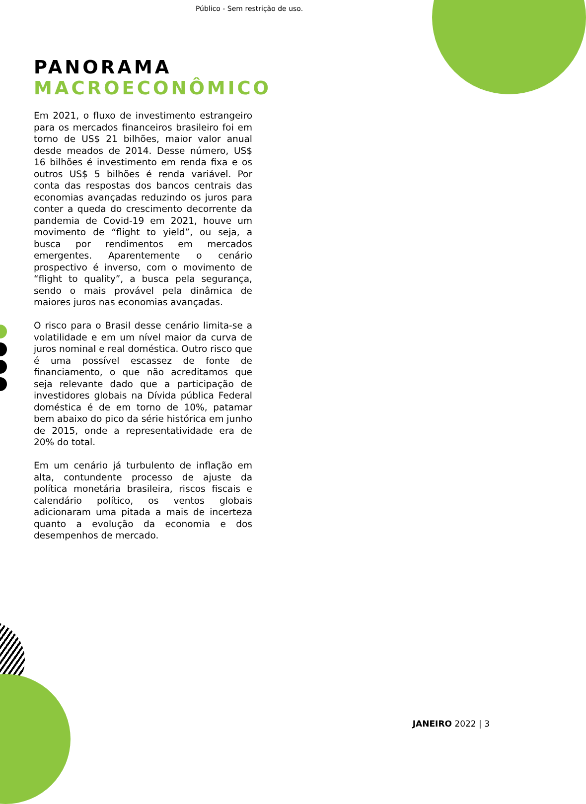Público - Sem restrição de uso.
PANORAMA
MACROECONÔMICO
Em 2021, o fluxo de investimento estrangeiro para os mercados financeiros brasileiro foi em torno de US$ 21 bilhões, maior valor anual desde meados de 2014. Desse número, US$ 16 bilhões é investimento em renda fixa e os outros US$ 5 bilhões é renda variável. Por conta das respostas dos bancos centrais das economias avançadas reduzindo os juros para conter a queda do crescimento decorrente da pandemia de Covid-19 em 2021, houve um movimento de “flight to yield”, ou seja, a busca por rendimentos em mercados emergentes. Aparentemente o cenário prospectivo é inverso, com o movimento de “flight to quality”, a busca pela segurança, sendo o mais provável pela dinâmica de maiores juros nas economias avançadas.
O risco para o Brasil desse cenário limita-se a volatilidade e em um nível maior da curva de juros nominal e real doméstica. Outro risco que é uma possível escassez de fonte de financiamento, o que não acreditamos que seja relevante dado que a participação de investidores globais na Dívida pública Federal doméstica é de em torno de 10%, patamar bem abaixo do pico da série histórica em junho de 2015, onde a representatividade era de 20% do total.
Em um cenário já turbulento de inflação em alta, contundente processo de ajuste da política monetária brasileira, riscos fiscais e calendário político, os ventos globais adicionaram uma pitada a mais de incerteza quanto a evolução da economia e dos desempenhos de mercado.
JANEIRO 2022 | 3